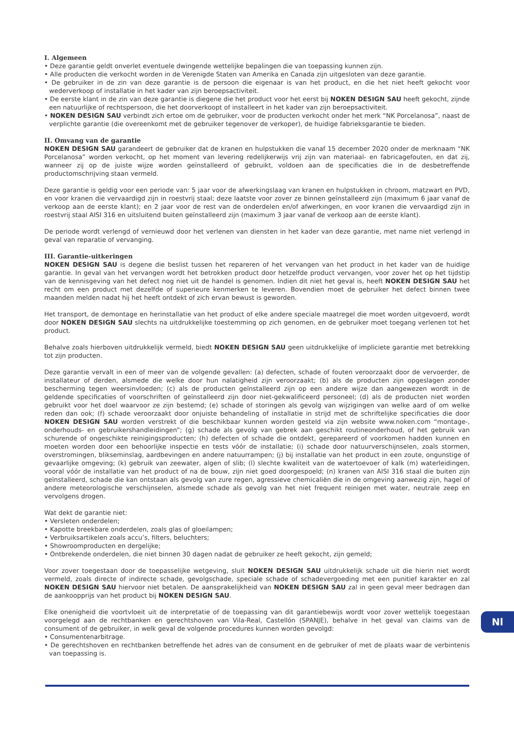I. Algemeen
• Deze garantie geldt onverlet eventuele dwingende wettelijke bepalingen die van toepassing kunnen zijn.
• Alle producten die verkocht worden in de Verenigde Staten van Amerika en Canada zijn uitgesloten van deze garantie.
• De gebruiker in de zin van deze garantie is de persoon die eigenaar is van het product, en die het niet heeft gekocht voor wederverkoop of installatie in het kader van zijn beroepsactiviteit.
• De eerste klant in de zin van deze garantie is diegene die het product voor het eerst bij NOKEN DESIGN SAU heeft gekocht, zijnde een natuurlijke of rechtspersoon, die het doorverkoopt of installeert in het kader van zijn beroepsactiviteit.
• NOKEN DESIGN SAU verbindt zich ertoe om de gebruiker, voor de producten verkocht onder het merk “NK Porcelanosa”, naast de verplichte garantie (die overeenkomt met de gebruiker tegenover de verkoper), de huidige fabrieksgarantie te bieden.
II. Omvang van de garantie
NOKEN DESIGN SAU garandeert de gebruiker dat de kranen en hulpstukken die vanaf 15 december 2020 onder de merknaam “NK Porcelanosa” worden verkocht, op het moment van levering redelijkerwijs vrij zijn van materiaal- en fabricagefouten, en dat zij, wanneer zij op de juiste wijze worden geïnstalleerd of gebruikt, voldoen aan de specificaties die in de desbetreffende productomschrijving staan vermeld.
Deze garantie is geldig voor een periode van: 5 jaar voor de afwerkingslaag van kranen en hulpstukken in chroom, matzwart en PVD, en voor kranen die vervaardigd zijn in roestvrij staal; deze laatste voor zover ze binnen geïnstalleerd zijn (maximum 6 jaar vanaf de verkoop aan de eerste klant); en 2 jaar voor de rest van de onderdelen en/of afwerkingen, en voor kranen die vervaardigd zijn in roestvrij staal AISI 316 en uitsluitend buiten geïnstalleerd zijn (maximum 3 jaar vanaf de verkoop aan de eerste klant).
De periode wordt verlengd of vernieuwd door het verlenen van diensten in het kader van deze garantie, met name niet verlengd in geval van reparatie of vervanging.
III. Garantie-uitkeringen
NOKEN DESIGN SAU is degene die beslist tussen het repareren of het vervangen van het product in het kader van de huidige garantie. In geval van het vervangen wordt het betrokken product door hetzelfde product vervangen, voor zover het op het tijdstip van de kennisgeving van het defect nog niet uit de handel is genomen. Indien dit niet het geval is, heeft NOKEN DESIGN SAU het recht om een product met dezelfde of superieure kenmerken te leveren. Bovendien moet de gebruiker het defect binnen twee maanden melden nadat hij het heeft ontdekt of zich ervan bewust is geworden.
Het transport, de demontage en herinstallatie van het product of elke andere speciale maatregel die moet worden uitgevoerd, wordt door NOKEN DESIGN SAU slechts na uitdrukkelijke toestemming op zich genomen, en de gebruiker moet toegang verlenen tot het product.
Behalve zoals hierboven uitdrukkelijk vermeld, biedt NOKEN DESIGN SAU geen uitdrukkelijke of impliciete garantie met betrekking tot zijn producten.
Deze garantie vervalt in een of meer van de volgende gevallen: (a) defecten, schade of fouten veroorzaakt door de vervoerder, de installateur of derden, alsmede die welke door hun nalatigheid zijn veroorzaakt; (b) als de producten zijn opgeslagen zonder bescherming tegen weersinvloeden; (c) als de producten geïnstalleerd zijn op een andere wijze dan aangewezen wordt in de geldende specificaties of voorschriften of geïnstalleerd zijn door niet-gekwalificeerd personeel; (d) als de producten niet worden gebruikt voor het doel waarvoor ze zijn bestemd; (e) schade of storingen als gevolg van wijzigingen van welke aard of om welke reden dan ook; (f) schade veroorzaakt door onjuiste behandeling of installatie in strijd met de schriftelijke specificaties die door NOKEN DESIGN SAU worden verstrekt of die beschikbaar kunnen worden gesteld via zijn website www.noken.com “montage-, onderhouds- en gebruikershandleidingen”; (g) schade als gevolg van gebrek aan geschikt routineonderhoud, of het gebruik van schurende of ongeschikte reinigingsproducten; (h) defecten of schade die ontdekt, gerepareerd of voorkomen hadden kunnen en moeten worden door een behoorlijke inspectie en tests vóór de installatie; (i) schade door natuurverschijnselen, zoals stormen, overstromingen, blikseminslag, aardbevingen en andere natuurrampen; (j) bij installatie van het product in een zoute, ongunstige of gevaarlijke omgeving; (k) gebruik van zeewater, algen of slib; (l) slechte kwaliteit van de watertoevoer of kalk (m) waterleidingen, vooral vóór de installatie van het product of na de bouw, zijn niet goed doorgespoeld; (n) kranen van AISI 316 staal die buiten zijn geïnstalleerd, schade die kan ontstaan als gevolg van zure regen, agressieve chemicaliën die in de omgeving aanwezig zijn, hagel of andere meteorologische verschijnselen, alsmede schade als gevolg van het niet frequent reinigen met water, neutrale zeep en vervolgens drogen.
Wat dekt de garantie niet:
• Versleten onderdelen;
• Kapotte breekbare onderdelen, zoals glas of gloeilampen;
• Verbruiksartikelen zoals accu’s, filters, beluchters;
• Showroomproducten en dergelijke;
• Ontbrekende onderdelen, die niet binnen 30 dagen nadat de gebruiker ze heeft gekocht, zijn gemeld;
Voor zover toegestaan door de toepasselijke wetgeving, sluit NOKEN DESIGN SAU uitdrukkelijk schade uit die hierin niet wordt vermeld, zoals directe of indirecte schade, gevolgschade, speciale schade of schadevergoeding met een punitief karakter en zal NOKEN DESIGN SAU hiervoor niet betalen. De aansprakelijkheid van NOKEN DESIGN SAU zal in geen geval meer bedragen dan de aankoopprijs van het product bij NOKEN DESIGN SAU.
Elke onenigheid die voortvloeit uit de interpretatie of de toepassing van dit garantiebewijs wordt voor zover wettelijk toegestaan voorgelegd aan de rechtbanken en gerechtshoven van Vila-Real, Castellón (SPANJE), behalve in het geval van claims van de consument of de gebruiker, in welk geval de volgende procedures kunnen worden gevolgd:
• Consumentenarbitrage.
• De gerechtshoven en rechtbanken betreffende het adres van de consument en de gebruiker of met de plaats waar de verbintenis van toepassing is.
Nl